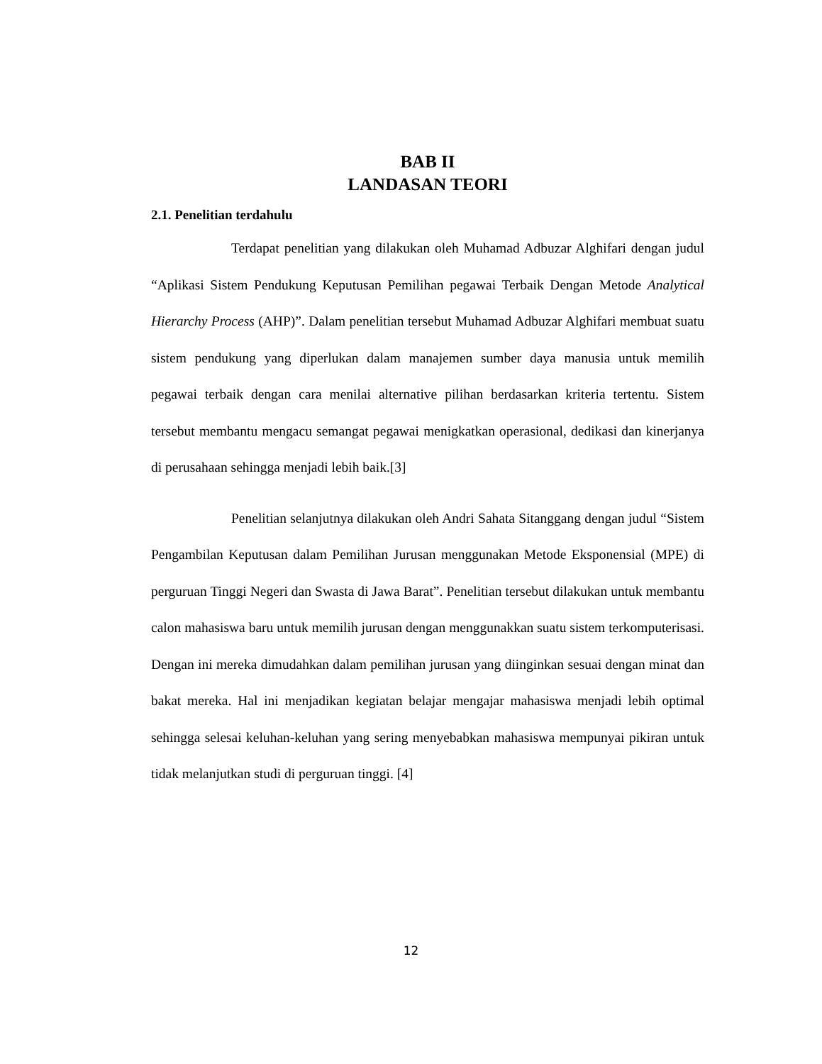BAB II
LANDASAN TEORI
2.1. Penelitian terdahulu
Terdapat penelitian yang dilakukan oleh Muhamad Adbuzar Alghifari dengan judul “Aplikasi Sistem Pendukung Keputusan Pemilihan pegawai Terbaik Dengan Metode Analytical Hierarchy Process (AHP)”. Dalam penelitian tersebut Muhamad Adbuzar Alghifari membuat suatu sistem pendukung yang diperlukan dalam manajemen sumber daya manusia untuk memilih pegawai terbaik dengan cara menilai alternative pilihan berdasarkan kriteria tertentu. Sistem tersebut membantu mengacu semangat pegawai menigkatkan operasional, dedikasi dan kinerjanya di perusahaan sehingga menjadi lebih baik.[3]
Penelitian selanjutnya dilakukan oleh Andri Sahata Sitanggang dengan judul “Sistem Pengambilan Keputusan dalam Pemilihan Jurusan menggunakan Metode Eksponensial (MPE) di perguruan Tinggi Negeri dan Swasta di Jawa Barat”. Penelitian tersebut dilakukan untuk membantu calon mahasiswa baru untuk memilih jurusan dengan menggunakkan suatu sistem terkomputerisasi. Dengan ini mereka dimudahkan dalam pemilihan jurusan yang diinginkan sesuai dengan minat dan bakat mereka. Hal ini menjadikan kegiatan belajar mengajar mahasiswa menjadi lebih optimal sehingga selesai keluhan-keluhan yang sering menyebabkan mahasiswa mempunyai pikiran untuk tidak melanjutkan studi di perguruan tinggi. [4]
12